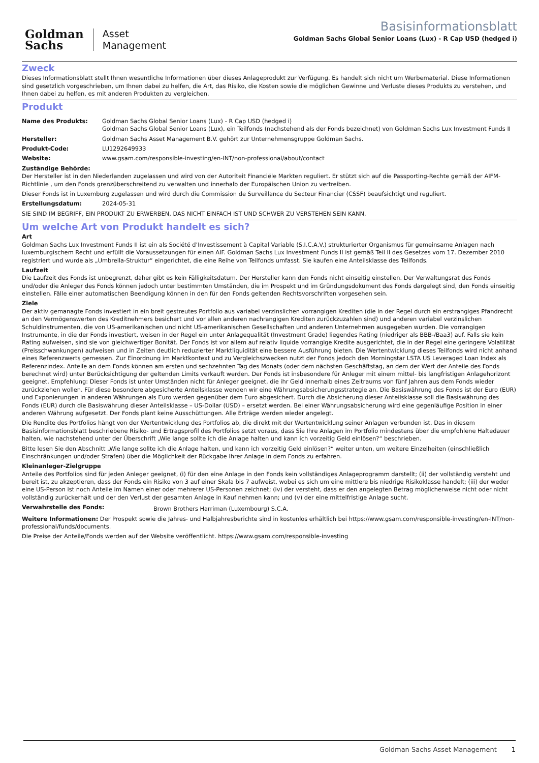Goldman
Sachs
Asset
Management
Basisinformationsblatt
Goldman Sachs Global Senior Loans (Lux) - R Cap USD (hedged i)
Zweck
Dieses Informationsblatt stellt Ihnen wesentliche Informationen über dieses Anlageprodukt zur Verfügung. Es handelt sich nicht um Werbematerial. Diese Informationen sind gesetzlich vorgeschrieben, um Ihnen dabei zu helfen, die Art, das Risiko, die Kosten sowie die möglichen Gewinne und Verluste dieses Produkts zu verstehen, und Ihnen dabei zu helfen, es mit anderen Produkten zu vergleichen.
Produkt
| Name des Produkts: | Goldman Sachs Global Senior Loans (Lux) - R Cap USD (hedged i) Goldman Sachs Global Senior Loans (Lux), ein Teilfonds (nachstehend als der Fonds bezeichnet) von Goldman Sachs Lux Investment Funds II |
| Hersteller: | Goldman Sachs Asset Management B.V. gehört zur Unternehmensgruppe Goldman Sachs. |
| Produkt-Code: | LU1292649933 |
| Website: | www.gsam.com/responsible-investing/en-INT/non-professional/about/contact |
Zuständige Behörde:
Der Hersteller ist in den Niederlanden zugelassen und wird von der Autoriteit Financiële Markten reguliert. Er stützt sich auf die Passporting-Rechte gemäß der AIFM-Richtlinie , um den Fonds grenzüberschreitend zu verwalten und innerhalb der Europäischen Union zu vertreiben.
Dieser Fonds ist in Luxemburg zugelassen und wird durch die Commission de Surveillance du Secteur Financier (CSSF) beaufsichtigt und reguliert.
| Erstellungsdatum: | 2024-05-31 |
SIE SIND IM BEGRIFF, EIN PRODUKT ZU ERWERBEN, DAS NICHT EINFACH IST UND SCHWER ZU VERSTEHEN SEIN KANN.
Um welche Art von Produkt handelt es sich?
Art
Goldman Sachs Lux Investment Funds II ist ein als Société d’Investissement à Capital Variable (S.I.C.A.V.) strukturierter Organismus für gemeinsame Anlagen nach luxemburgischem Recht und erfüllt die Voraussetzungen für einen AIF. Goldman Sachs Lux Investment Funds II ist gemäß Teil II des Gesetzes vom 17. Dezember 2010 registriert und wurde als „Umbrella-Struktur“ eingerichtet, die eine Reihe von Teilfonds umfasst. Sie kaufen eine Anteilsklasse des Teilfonds.
Laufzeit
Die Laufzeit des Fonds ist unbegrenzt, daher gibt es kein Fälligkeitsdatum. Der Hersteller kann den Fonds nicht einseitig einstellen. Der Verwaltungsrat des Fonds und/oder die Anleger des Fonds können jedoch unter bestimmten Umständen, die im Prospekt und im Gründungsdokument des Fonds dargelegt sind, den Fonds einseitig einstellen. Fälle einer automatischen Beendigung können in den für den Fonds geltenden Rechtsvorschriften vorgesehen sein.
Ziele
Der aktiv gemanagte Fonds investiert in ein breit gestreutes Portfolio aus variabel verzinslichen vorrangigen Krediten (die in der Regel durch ein erstrangiges Pfandrecht an den Vermögenswerten des Kreditnehmers besichert und vor allen anderen nachrangigen Krediten zurückzuzahlen sind) und anderen variabel verzinslichen Schuldinstrumenten, die von US-amerikanischen und nicht US-amerikanischen Gesellschaften und anderen Unternehmen ausgegeben wurden. Die vorrangigen Instrumente, in die der Fonds investiert, weisen in der Regel ein unter Anlagequalität (Investment Grade) liegendes Rating (niedriger als BBB-/Baa3) auf. Falls sie kein Rating aufweisen, sind sie von gleichwertiger Bonität. Der Fonds ist vor allem auf relativ liquide vorrangige Kredite ausgerichtet, die in der Regel eine geringere Volatilität (Preisschwankungen) aufweisen und in Zeiten deutlich reduzierter Marktliquidität eine bessere Ausführung bieten. Die Wertentwicklung dieses Teilfonds wird nicht anhand eines Referenzwerts gemessen. Zur Einordnung im Marktkontext und zu Vergleichszwecken nutzt der Fonds jedoch den Morningstar LSTA US Leveraged Loan Index als Referenzindex. Anteile an dem Fonds können am ersten und sechzehnten Tag des Monats (oder dem nächsten Geschäftstag, an dem der Wert der Anteile des Fonds berechnet wird) unter Berücksichtigung der geltenden Limits verkauft werden. Der Fonds ist insbesondere für Anleger mit einem mittel- bis langfristigen Anlagehorizont geeignet. Empfehlung: Dieser Fonds ist unter Umständen nicht für Anleger geeignet, die ihr Geld innerhalb eines Zeitraums von fünf Jahren aus dem Fonds wieder zurückziehen wollen. Für diese besondere abgesicherte Anteilsklasse wenden wir eine Währungsabsicherungsstrategie an. Die Basiswährung des Fonds ist der Euro (EUR) und Exponierungen in anderen Währungen als Euro werden gegenüber dem Euro abgesichert. Durch die Absicherung dieser Anteilsklasse soll die Basiswährung des Fonds (EUR) durch die Basiswährung dieser Anteilsklasse – US-Dollar (USD) – ersetzt werden. Bei einer Währungsabsicherung wird eine gegenläufige Position in einer anderen Währung aufgesetzt. Der Fonds plant keine Ausschüttungen. Alle Erträge werden wieder angelegt.
Die Rendite des Portfolios hängt von der Wertentwicklung des Portfolios ab, die direkt mit der Wertentwicklung seiner Anlagen verbunden ist. Das in diesem Basisinformationsblatt beschriebene Risiko- und Ertragsprofil des Portfolios setzt voraus, dass Sie Ihre Anlagen im Portfolio mindestens über die empfohlene Haltedauer halten, wie nachstehend unter der Überschrift „Wie lange sollte ich die Anlage halten und kann ich vorzeitig Geld einlösen?“ beschrieben.
Bitte lesen Sie den Abschnitt „Wie lange sollte ich die Anlage halten, und kann ich vorzeitig Geld einlösen?“ weiter unten, um weitere Einzelheiten (einschließlich Einschränkungen und/oder Strafen) über die Möglichkeit der Rückgabe Ihrer Anlage in dem Fonds zu erfahren.
Kleinanleger-Zielgruppe
Anteile des Portfolios sind für jeden Anleger geeignet, (i) für den eine Anlage in den Fonds kein vollständiges Anlageprogramm darstellt; (ii) der vollständig versteht und bereit ist, zu akzeptieren, dass der Fonds ein Risiko von 3 auf einer Skala bis 7 aufweist, wobei es sich um eine mittlere bis niedrige Risikoklasse handelt; (iii) der weder eine US-Person ist noch Anteile im Namen einer oder mehrerer US-Personen zeichnet; (iv) der versteht, dass er den angelegten Betrag möglicherweise nicht oder nicht vollständig zurückerhält und der den Verlust der gesamten Anlage in Kauf nehmen kann; und (v) der eine mittelfristige Anlage sucht.
| Verwahrstelle des Fonds: | Brown Brothers Harriman (Luxembourg) S.C.A. |
Weitere Informationen: Der Prospekt sowie die Jahres- und Halbjahresberichte sind in kostenlos erhältlich bei https://www.gsam.com/responsible-investing/en-INT/non-professional/funds/documents.
Die Preise der Anteile/Fonds werden auf der Website veröffentlicht. https://www.gsam.com/responsible-investing
Goldman Sachs Asset Management 1